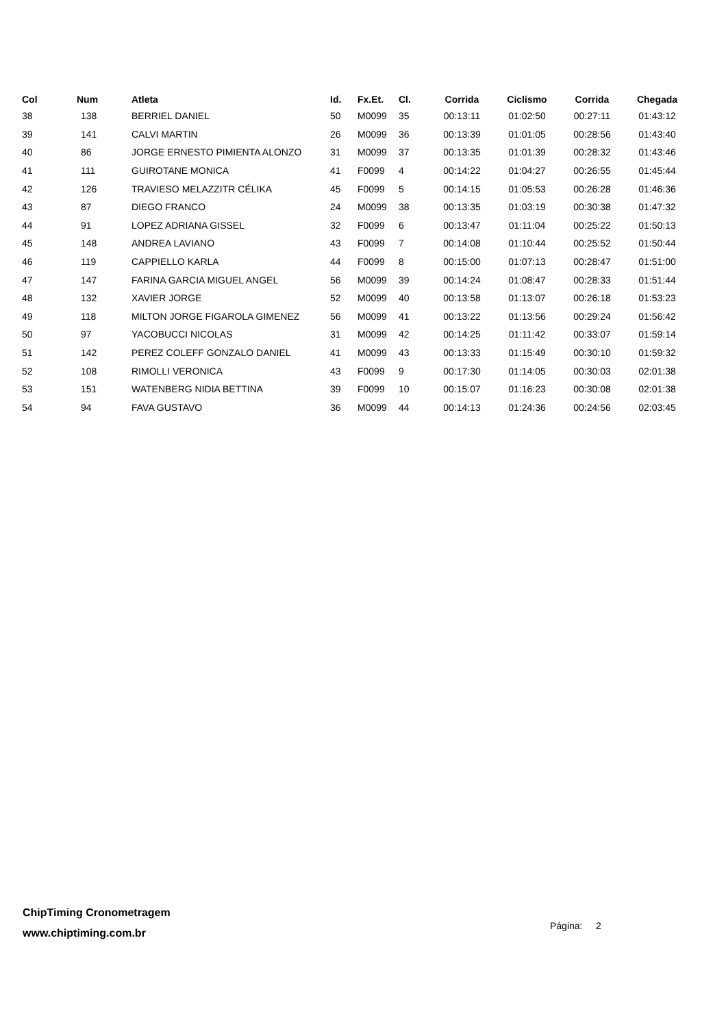| Col | Num | Atleta | Id. | Fx.Et. | Cl. | Corrida | Ciclismo | Corrida | Chegada |
| --- | --- | --- | --- | --- | --- | --- | --- | --- | --- |
| 38 | 138 | BERRIEL DANIEL | 50 | M0099 | 35 | 00:13:11 | 01:02:50 | 00:27:11 | 01:43:12 |
| 39 | 141 | CALVI MARTIN | 26 | M0099 | 36 | 00:13:39 | 01:01:05 | 00:28:56 | 01:43:40 |
| 40 | 86 | JORGE ERNESTO PIMIENTA ALONZO | 31 | M0099 | 37 | 00:13:35 | 01:01:39 | 00:28:32 | 01:43:46 |
| 41 | 111 | GUIROTANE MONICA | 41 | F0099 | 4 | 00:14:22 | 01:04:27 | 00:26:55 | 01:45:44 |
| 42 | 126 | TRAVIESO MELAZZITR CÉLIKA | 45 | F0099 | 5 | 00:14:15 | 01:05:53 | 00:26:28 | 01:46:36 |
| 43 | 87 | DIEGO FRANCO | 24 | M0099 | 38 | 00:13:35 | 01:03:19 | 00:30:38 | 01:47:32 |
| 44 | 91 | LOPEZ ADRIANA GISSEL | 32 | F0099 | 6 | 00:13:47 | 01:11:04 | 00:25:22 | 01:50:13 |
| 45 | 148 | ANDREA LAVIANO | 43 | F0099 | 7 | 00:14:08 | 01:10:44 | 00:25:52 | 01:50:44 |
| 46 | 119 | CAPPIELLO KARLA | 44 | F0099 | 8 | 00:15:00 | 01:07:13 | 00:28:47 | 01:51:00 |
| 47 | 147 | FARINA GARCIA MIGUEL ANGEL | 56 | M0099 | 39 | 00:14:24 | 01:08:47 | 00:28:33 | 01:51:44 |
| 48 | 132 | XAVIER JORGE | 52 | M0099 | 40 | 00:13:58 | 01:13:07 | 00:26:18 | 01:53:23 |
| 49 | 118 | MILTON JORGE FIGAROLA GIMENEZ | 56 | M0099 | 41 | 00:13:22 | 01:13:56 | 00:29:24 | 01:56:42 |
| 50 | 97 | YACOBUCCI NICOLAS | 31 | M0099 | 42 | 00:14:25 | 01:11:42 | 00:33:07 | 01:59:14 |
| 51 | 142 | PEREZ COLEFF GONZALO DANIEL | 41 | M0099 | 43 | 00:13:33 | 01:15:49 | 00:30:10 | 01:59:32 |
| 52 | 108 | RIMOLLI VERONICA | 43 | F0099 | 9 | 00:17:30 | 01:14:05 | 00:30:03 | 02:01:38 |
| 53 | 151 | WATENBERG NIDIA BETTINA | 39 | F0099 | 10 | 00:15:07 | 01:16:23 | 00:30:08 | 02:01:38 |
| 54 | 94 | FAVA GUSTAVO | 36 | M0099 | 44 | 00:14:13 | 01:24:36 | 00:24:56 | 02:03:45 |
ChipTiming Cronometragem
www.chiptiming.com.br
Página: 2